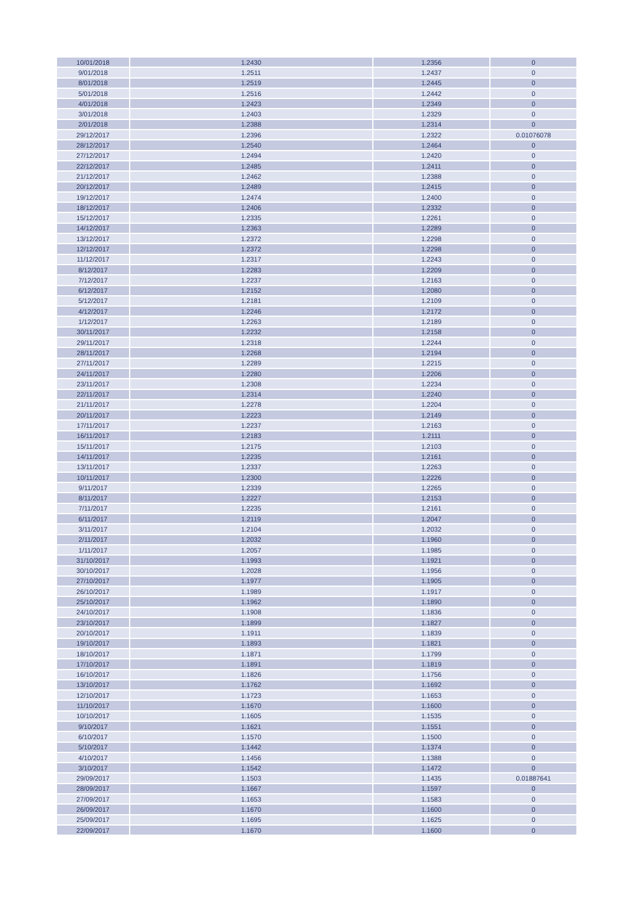| 10/01/2018 | 1.2430 | 1.2356 | 0 |
| 9/01/2018 | 1.2511 | 1.2437 | 0 |
| 8/01/2018 | 1.2519 | 1.2445 | 0 |
| 5/01/2018 | 1.2516 | 1.2442 | 0 |
| 4/01/2018 | 1.2423 | 1.2349 | 0 |
| 3/01/2018 | 1.2403 | 1.2329 | 0 |
| 2/01/2018 | 1.2388 | 1.2314 | 0 |
| 29/12/2017 | 1.2396 | 1.2322 | 0.01076078 |
| 28/12/2017 | 1.2540 | 1.2464 | 0 |
| 27/12/2017 | 1.2494 | 1.2420 | 0 |
| 22/12/2017 | 1.2485 | 1.2411 | 0 |
| 21/12/2017 | 1.2462 | 1.2388 | 0 |
| 20/12/2017 | 1.2489 | 1.2415 | 0 |
| 19/12/2017 | 1.2474 | 1.2400 | 0 |
| 18/12/2017 | 1.2406 | 1.2332 | 0 |
| 15/12/2017 | 1.2335 | 1.2261 | 0 |
| 14/12/2017 | 1.2363 | 1.2289 | 0 |
| 13/12/2017 | 1.2372 | 1.2298 | 0 |
| 12/12/2017 | 1.2372 | 1.2298 | 0 |
| 11/12/2017 | 1.2317 | 1.2243 | 0 |
| 8/12/2017 | 1.2283 | 1.2209 | 0 |
| 7/12/2017 | 1.2237 | 1.2163 | 0 |
| 6/12/2017 | 1.2152 | 1.2080 | 0 |
| 5/12/2017 | 1.2181 | 1.2109 | 0 |
| 4/12/2017 | 1.2246 | 1.2172 | 0 |
| 1/12/2017 | 1.2263 | 1.2189 | 0 |
| 30/11/2017 | 1.2232 | 1.2158 | 0 |
| 29/11/2017 | 1.2318 | 1.2244 | 0 |
| 28/11/2017 | 1.2268 | 1.2194 | 0 |
| 27/11/2017 | 1.2289 | 1.2215 | 0 |
| 24/11/2017 | 1.2280 | 1.2206 | 0 |
| 23/11/2017 | 1.2308 | 1.2234 | 0 |
| 22/11/2017 | 1.2314 | 1.2240 | 0 |
| 21/11/2017 | 1.2278 | 1.2204 | 0 |
| 20/11/2017 | 1.2223 | 1.2149 | 0 |
| 17/11/2017 | 1.2237 | 1.2163 | 0 |
| 16/11/2017 | 1.2183 | 1.2111 | 0 |
| 15/11/2017 | 1.2175 | 1.2103 | 0 |
| 14/11/2017 | 1.2235 | 1.2161 | 0 |
| 13/11/2017 | 1.2337 | 1.2263 | 0 |
| 10/11/2017 | 1.2300 | 1.2226 | 0 |
| 9/11/2017 | 1.2339 | 1.2265 | 0 |
| 8/11/2017 | 1.2227 | 1.2153 | 0 |
| 7/11/2017 | 1.2235 | 1.2161 | 0 |
| 6/11/2017 | 1.2119 | 1.2047 | 0 |
| 3/11/2017 | 1.2104 | 1.2032 | 0 |
| 2/11/2017 | 1.2032 | 1.1960 | 0 |
| 1/11/2017 | 1.2057 | 1.1985 | 0 |
| 31/10/2017 | 1.1993 | 1.1921 | 0 |
| 30/10/2017 | 1.2028 | 1.1956 | 0 |
| 27/10/2017 | 1.1977 | 1.1905 | 0 |
| 26/10/2017 | 1.1989 | 1.1917 | 0 |
| 25/10/2017 | 1.1962 | 1.1890 | 0 |
| 24/10/2017 | 1.1908 | 1.1836 | 0 |
| 23/10/2017 | 1.1899 | 1.1827 | 0 |
| 20/10/2017 | 1.1911 | 1.1839 | 0 |
| 19/10/2017 | 1.1893 | 1.1821 | 0 |
| 18/10/2017 | 1.1871 | 1.1799 | 0 |
| 17/10/2017 | 1.1891 | 1.1819 | 0 |
| 16/10/2017 | 1.1826 | 1.1756 | 0 |
| 13/10/2017 | 1.1762 | 1.1692 | 0 |
| 12/10/2017 | 1.1723 | 1.1653 | 0 |
| 11/10/2017 | 1.1670 | 1.1600 | 0 |
| 10/10/2017 | 1.1605 | 1.1535 | 0 |
| 9/10/2017 | 1.1621 | 1.1551 | 0 |
| 6/10/2017 | 1.1570 | 1.1500 | 0 |
| 5/10/2017 | 1.1442 | 1.1374 | 0 |
| 4/10/2017 | 1.1456 | 1.1388 | 0 |
| 3/10/2017 | 1.1542 | 1.1472 | 0 |
| 29/09/2017 | 1.1503 | 1.1435 | 0.01887641 |
| 28/09/2017 | 1.1667 | 1.1597 | 0 |
| 27/09/2017 | 1.1653 | 1.1583 | 0 |
| 26/09/2017 | 1.1670 | 1.1600 | 0 |
| 25/09/2017 | 1.1695 | 1.1625 | 0 |
| 22/09/2017 | 1.1670 | 1.1600 | 0 |